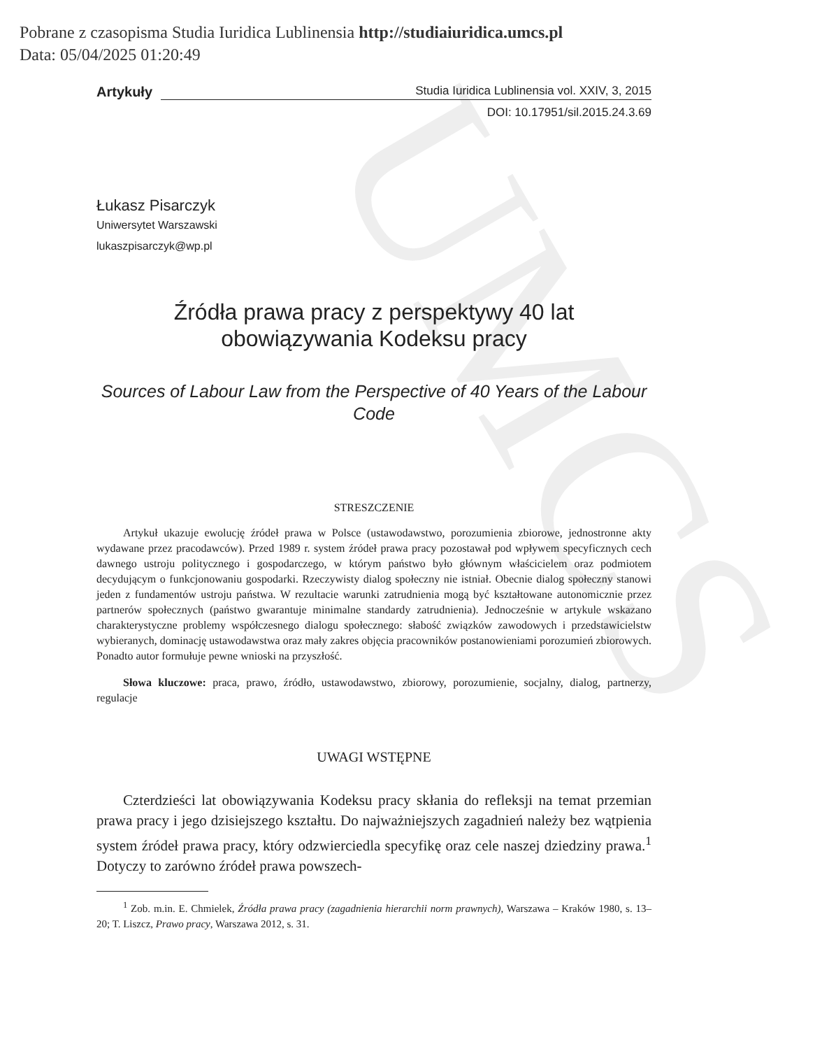UMCS
Pobrane z czasopisma Studia Iuridica Lublinensia http://studiaiuridica.umcs.pl
Data: 05/04/2025 01:20:49
Artykuły Studia Iuridica Lublinensia vol. XXIV, 3, 2015
DOI: 10.17951/sil.2015.24.3.69
Łukasz Pisarczyk
Uniwersytet Warszawski
lukaszpisarczyk@wp.pl
Źródła prawa pracy z perspektywy 40 lat
obowiązywania Kodeksu pracy
Sources of Labour Law from the Perspective of 40 Years of the Labour Code
STRESZCZENIE
Artykuł ukazuje ewolucję źródeł prawa w Polsce (ustawodawstwo, porozumienia zbiorowe, jednostronne akty wydawane przez pracodawców). Przed 1989 r. system źródeł prawa pracy pozostawał pod wpływem specyficznych cech dawnego ustroju politycznego i gospodarczego, w którym państwo było głównym właścicielem oraz podmiotem decydującym o funkcjonowaniu gospodarki. Rzeczywisty dialog społeczny nie istniał. Obecnie dialog społeczny stanowi jeden z fundamentów ustroju państwa. W rezultacie warunki zatrudnienia mogą być kształtowane autonomicznie przez partnerów społecznych (państwo gwarantuje minimalne standardy zatrudnienia). Jednocześnie w artykule wskazano charakterystyczne problemy współczesnego dialogu społecznego: słabość związków zawodowych i przedstawicielstw wybieranych, dominację ustawodawstwa oraz mały zakres objęcia pracowników postanowieniami porozumień zbiorowych. Ponadto autor formułuje pewne wnioski na przyszłość.
Słowa kluczowe: praca, prawo, źródło, ustawodawstwo, zbiorowy, porozumienie, socjalny, dialog, partnerzy, regulacje
UWAGI WSTĘPNE
Czterdzieści lat obowiązywania Kodeksu pracy skłania do refleksji na temat przemian prawa pracy i jego dzisiejszego kształtu. Do najważniejszych zagadnień należy bez wątpienia system źródeł prawa pracy, który odzwierciedla specyfikę oraz cele naszej dziedziny prawa.<sup>1</sup> Dotyczy to zarówno źródeł prawa powszech-
<sup>1</sup> Zob. m.in. E. Chmielek, Źródła prawa pracy (zagadnienia hierarchii norm prawnych), Warszawa – Kraków 1980, s. 13–20; T. Liszcz, Prawo pracy, Warszawa 2012, s. 31.